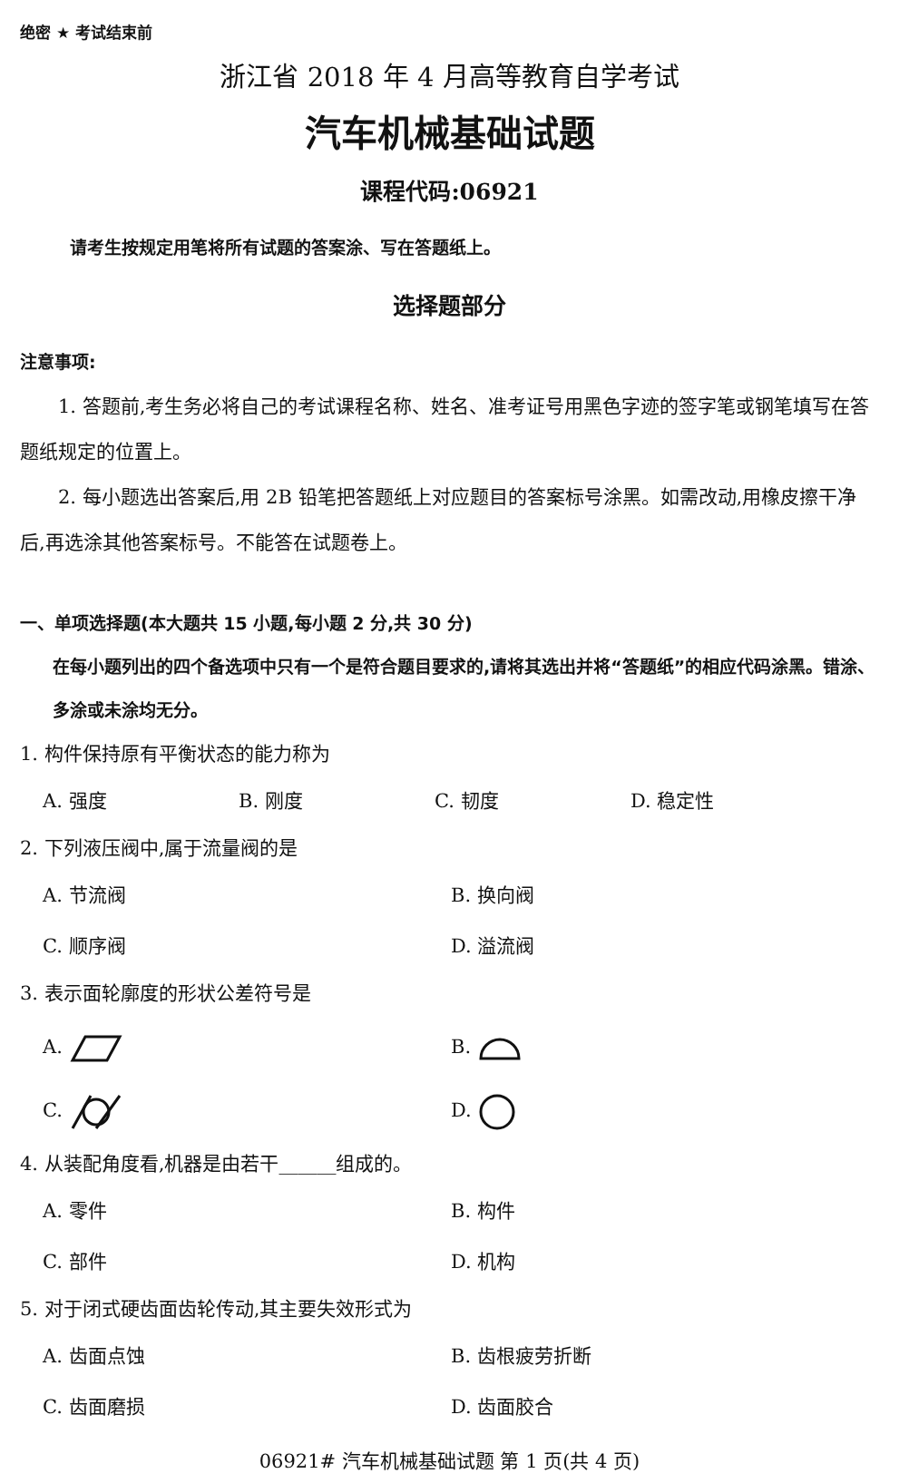绝密 ★ 考试结束前
浙江省 2018 年 4 月高等教育自学考试
汽车机械基础试题
课程代码:06921
请考生按规定用笔将所有试题的答案涂、写在答题纸上。
选择题部分
注意事项:
1. 答题前,考生务必将自己的考试课程名称、姓名、准考证号用黑色字迹的签字笔或钢笔填写在答题纸规定的位置上。
2. 每小题选出答案后,用 2B 铅笔把答题纸上对应题目的答案标号涂黑。如需改动,用橡皮擦干净后,再选涂其他答案标号。不能答在试题卷上。
一、单项选择题(本大题共 15 小题,每小题 2 分,共 30 分)
在每小题列出的四个备选项中只有一个是符合题目要求的,请将其选出并将“答题纸”的相应代码涂黑。错涂、多涂或未涂均无分。
1. 构件保持原有平衡状态的能力称为
A. 强度 B. 刚度 C. 韧度 D. 稳定性
2. 下列液压阀中,属于流量阀的是
A. 节流阀 B. 换向阀
C. 顺序阀 D. 溢流阀
3. 表示面轮廓度的形状公差符号是
A. B.
C. D.
4. 从装配角度看,机器是由若干______组成的。
A. 零件 B. 构件
C. 部件 D. 机构
5. 对于闭式硬齿面齿轮传动,其主要失效形式为
A. 齿面点蚀 B. 齿根疲劳折断
C. 齿面磨损 D. 齿面胶合
06921# 汽车机械基础试题 第 1 页(共 4 页)